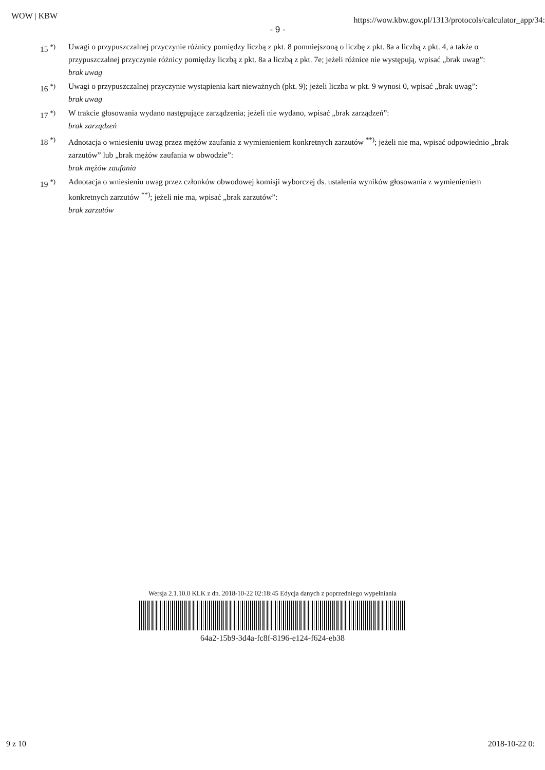WOW | KBW https://wow.kbw.gov.pl/1313/protocols/calculator_app/34:
- 9 -
15 <sup>*)</sup> Uwagi o przypuszczalnej przyczynie różnicy pomiędzy liczbą z pkt. 8 pomniejszoną o liczbę z pkt. 8a a liczbą z pkt. 4, a także o przypuszczalnej przyczynie różnicy pomiędzy liczbą z pkt. 8a a liczbą z pkt. 7e; jeżeli różnice nie występują, wpisać „brak uwag”:
brak uwag
16 <sup>*)</sup> Uwagi o przypuszczalnej przyczynie wystąpienia kart nieważnych (pkt. 9); jeżeli liczba w pkt. 9 wynosi 0, wpisać „brak uwag”:
brak uwag
17 <sup>*)</sup> W trakcie głosowania wydano następujące zarządzenia; jeżeli nie wydano, wpisać „brak zarządzeń”:
brak zarządzeń
18 <sup>*)</sup> Adnotacja o wniesieniu uwag przez mężów zaufania z wymienieniem konkretnych zarzutów <sup>**)</sup>; jeżeli nie ma, wpisać odpowiednio „brak zarzutów” lub „brak mężów zaufania w obwodzie”:
brak mężów zaufania
19 <sup>*)</sup> Adnotacja o wniesieniu uwag przez członków obwodowej komisji wyborczej ds. ustalenia wyników głosowania z wymienieniem konkretnych zarzutów <sup>**)</sup>; jeżeli nie ma, wpisać „brak zarzutów”:
brak zarzutów
Wersja 2.1.10.0 KLK z dn. 2018-10-22 02:18:45 Edycja danych z poprzedniego wypełniania
64a2-15b9-3d4a-fc8f-8196-e124-f624-eb38
9 z 10 2018-10-22 0: